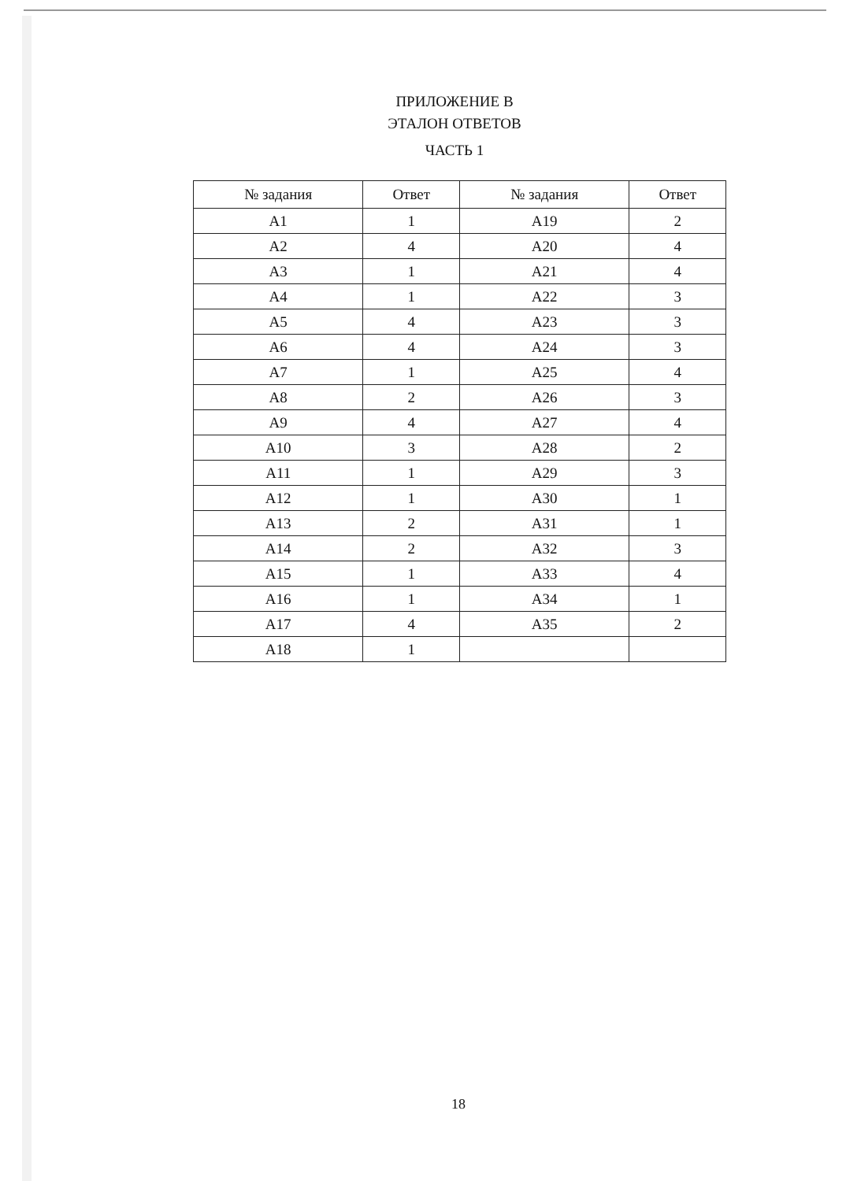ПРИЛОЖЕНИЕ В
ЭТАЛОН ОТВЕТОВ
ЧАСТЬ 1
| № задания | Ответ | № задания | Ответ |
| --- | --- | --- | --- |
| A1 | 1 | A19 | 2 |
| A2 | 4 | A20 | 4 |
| A3 | 1 | A21 | 4 |
| A4 | 1 | A22 | 3 |
| A5 | 4 | A23 | 3 |
| A6 | 4 | A24 | 3 |
| A7 | 1 | A25 | 4 |
| A8 | 2 | A26 | 3 |
| A9 | 4 | A27 | 4 |
| A10 | 3 | A28 | 2 |
| A11 | 1 | A29 | 3 |
| A12 | 1 | A30 | 1 |
| A13 | 2 | A31 | 1 |
| A14 | 2 | A32 | 3 |
| A15 | 1 | A33 | 4 |
| A16 | 1 | A34 | 1 |
| A17 | 4 | A35 | 2 |
| A18 | 1 | | |
18